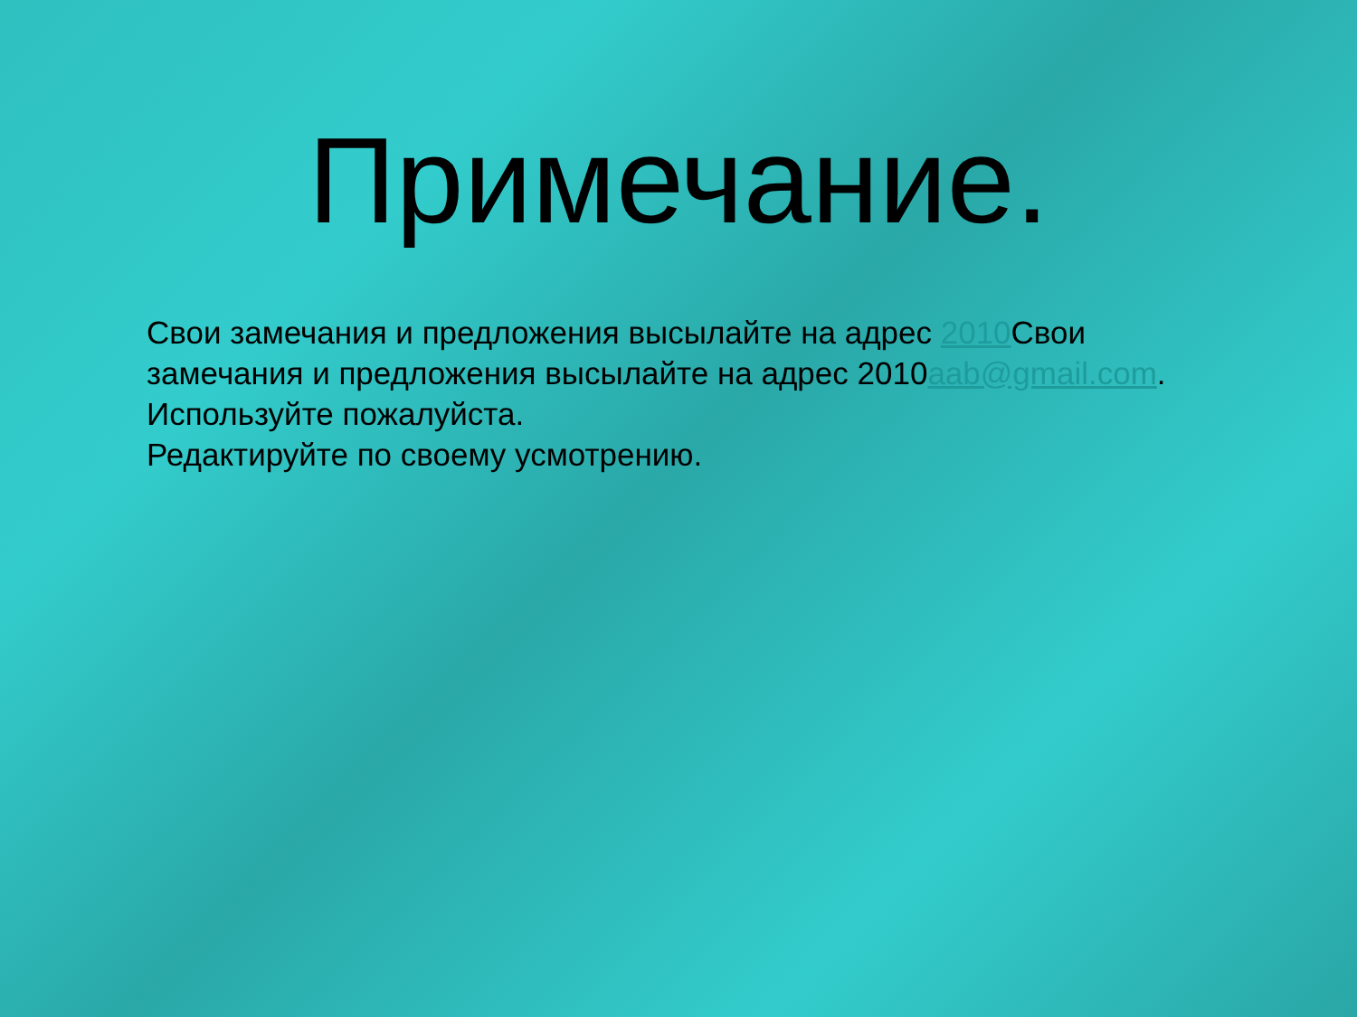Примечание.
Свои замечания и предложения высылайте на адрес 2010 Свои замечания и предложения высылайте на адрес 2010aab@gmail.com.
Используйте пожалуйста.
Редактируйте по своему усмотрению.